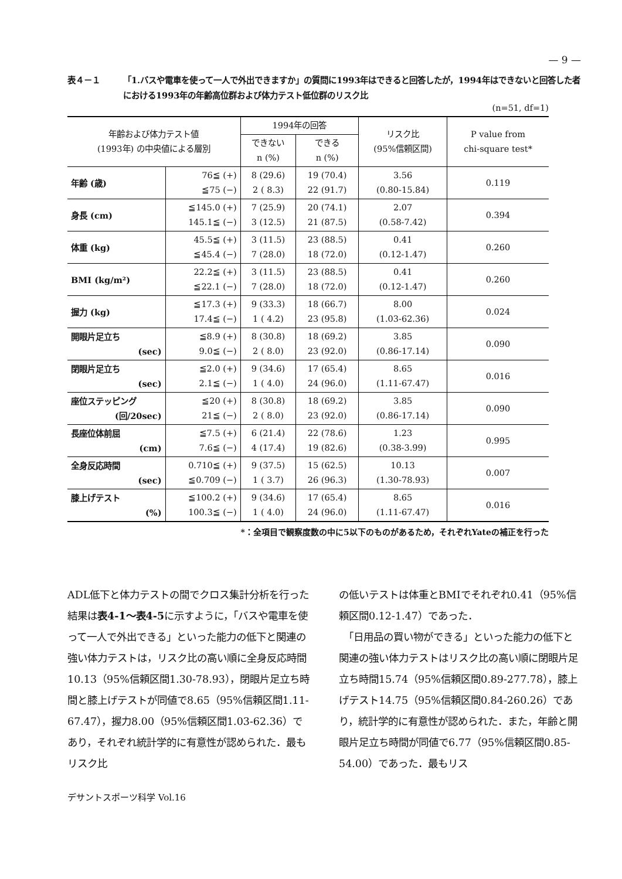— 9 —
表４－１ 「1.バスや電車を使って一人で外出できますか」の質問に1993年はできると回答したが，1994年はできないと回答した者における1993年の年齢高位群および体力テスト低位群のリスク比
(n=51, df=1)
| 年齢および体力テスト値 (1993年) の中央値による層別 | | 1994年の回答 | | リスク比 (95%信頼区間) | P value from chi-square test* |
| --- | --- | --- | --- | --- | --- |
| | | できない n (%) | できる n (%) | | |
| 年齢 (歳) | 76≦ (+) ≦75 (−) | 8 (29.6) 2 ( 8.3) | 19 (70.4) 22 (91.7) | 3.56 (0.80-15.84) | 0.119 |
| 身長 (cm) | ≦145.0 (+) 145.1≦ (−) | 7 (25.9) 3 (12.5) | 20 (74.1) 21 (87.5) | 2.07 (0.58-7.42) | 0.394 |
| 体重 (kg) | 45.5≦ (+) ≦45.4 (−) | 3 (11.5) 7 (28.0) | 23 (88.5) 18 (72.0) | 0.41 (0.12-1.47) | 0.260 |
| BMI (kg/m²) | 22.2≦ (+) ≦22.1 (−) | 3 (11.5) 7 (28.0) | 23 (88.5) 18 (72.0) | 0.41 (0.12-1.47) | 0.260 |
| 握力 (kg) | ≦17.3 (+) 17.4≦ (−) | 9 (33.3) 1 ( 4.2) | 18 (66.7) 23 (95.8) | 8.00 (1.03-62.36) | 0.024 |
| 開眼片足立ち (sec) | ≦8.9 (+) 9.0≦ (−) | 8 (30.8) 2 ( 8.0) | 18 (69.2) 23 (92.0) | 3.85 (0.86-17.14) | 0.090 |
| 閉眼片足立ち (sec) | ≦2.0 (+) 2.1≦ (−) | 9 (34.6) 1 ( 4.0) | 17 (65.4) 24 (96.0) | 8.65 (1.11-67.47) | 0.016 |
| 座位ステッピング (回/20sec) | ≦20 (+) 21≦ (−) | 8 (30.8) 2 ( 8.0) | 18 (69.2) 23 (92.0) | 3.85 (0.86-17.14) | 0.090 |
| 長座位体前屈 (cm) | ≦7.5 (+) 7.6≦ (−) | 6 (21.4) 4 (17.4) | 22 (78.6) 19 (82.6) | 1.23 (0.38-3.99) | 0.995 |
| 全身反応時間 (sec) | 0.710≦ (+) ≦0.709 (−) | 9 (37.5) 1 ( 3.7) | 15 (62.5) 26 (96.3) | 10.13 (1.30-78.93) | 0.007 |
| 膝上げテスト (%) | ≦100.2 (+) 100.3≦ (−) | 9 (34.6) 1 ( 4.0) | 17 (65.4) 24 (96.0) | 8.65 (1.11-67.47) | 0.016 |
*：全項目で観察度数の中に5以下のものがあるため，それぞれYateの補正を行った
ADL低下と体力テストの間でクロス集計分析を行った結果は表4-1～表4-5に示すように，「バスや電車を使って一人で外出できる」といった能力の低下と関連の強い体力テストは，リスク比の高い順に全身反応時間10.13（95%信頼区間1.30-78.93），閉眼片足立ち時間と膝上げテストが同値で8.65（95%信頼区間1.11-67.47），握力8.00（95%信頼区間1.03-62.36）であり，それぞれ統計学的に有意性が認められた．最もリスク比
の低いテストは体重とBMIでそれぞれ0.41（95%信頼区間0.12-1.47）であった．
　「日用品の買い物ができる」といった能力の低下と関連の強い体力テストはリスク比の高い順に閉眼片足立ち時間15.74（95%信頼区間0.89-277.78），膝上げテスト14.75（95%信頼区間0.84-260.26）であり，統計学的に有意性が認められた．また，年齢と開眼片足立ち時間が同値で6.77（95%信頼区間0.85-54.00）であった．最もリス
デサントスポーツ科学 Vol.16